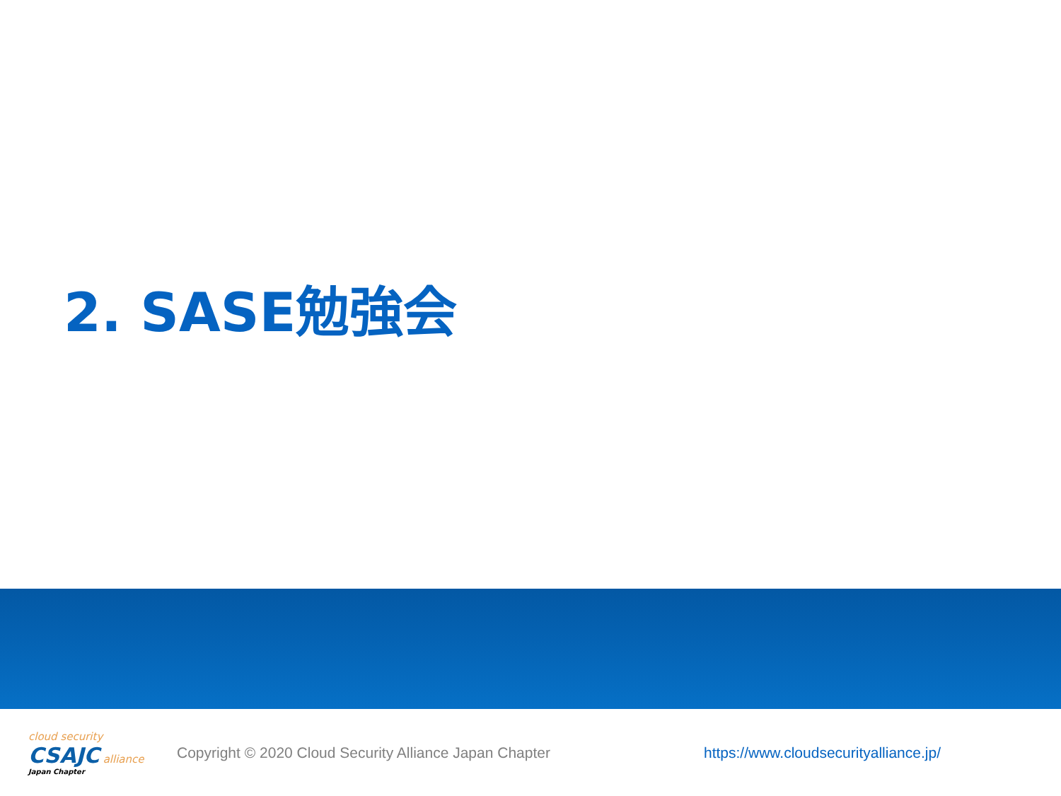2. SASE勉強会
cloud security
CSAJC alliance
Japan Chapter
Copyright © 2020 Cloud Security Alliance Japan Chapter
https://www.cloudsecurityalliance.jp/